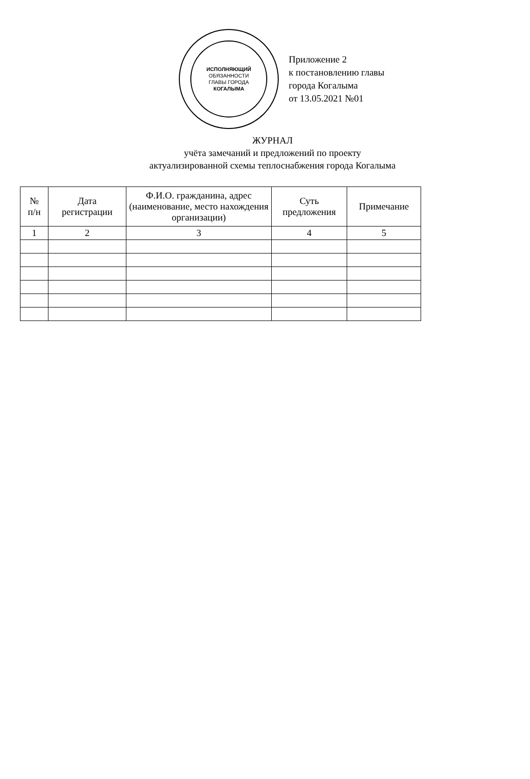ИСПОЛНЯЮЩИЙ
ОБЯЗАННОСТИ
ГЛАВЫ ГОРОДА
КОГАЛЫМА
Приложение 2
к постановлению главы
города Когалыма
от 13.05.2021 №01
ЖУРНАЛ
учёта замечаний и предложений по проекту
актуализированной схемы теплоснабжения города Когалыма
| № п/н | Дата регистрации | Ф.И.О. гражданина, адрес (наименование, место нахождения организации) | Суть предложения | Примечание |
| --- | --- | --- | --- | --- |
| 1 | 2 | 3 | 4 | 5 |